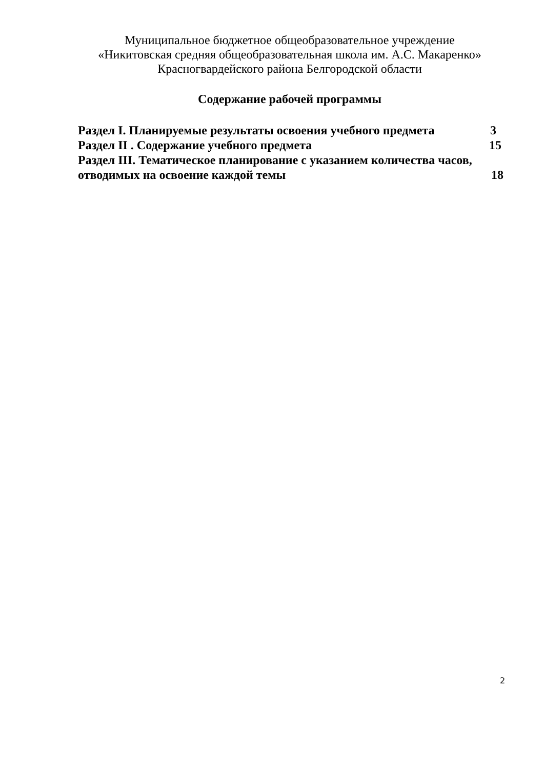Муниципальное бюджетное общеобразовательное учреждение
«Никитовская средняя общеобразовательная школа им. А.С. Макаренко»
Красногвардейского района Белгородской области
Содержание рабочей программы
Раздел I. Планируемые результаты освоения учебного предмета 3
Раздел II . Содержание учебного предмета 15
Раздел III. Тематическое планирование с указанием количества часов,
отводимых на освоение каждой темы 18
2